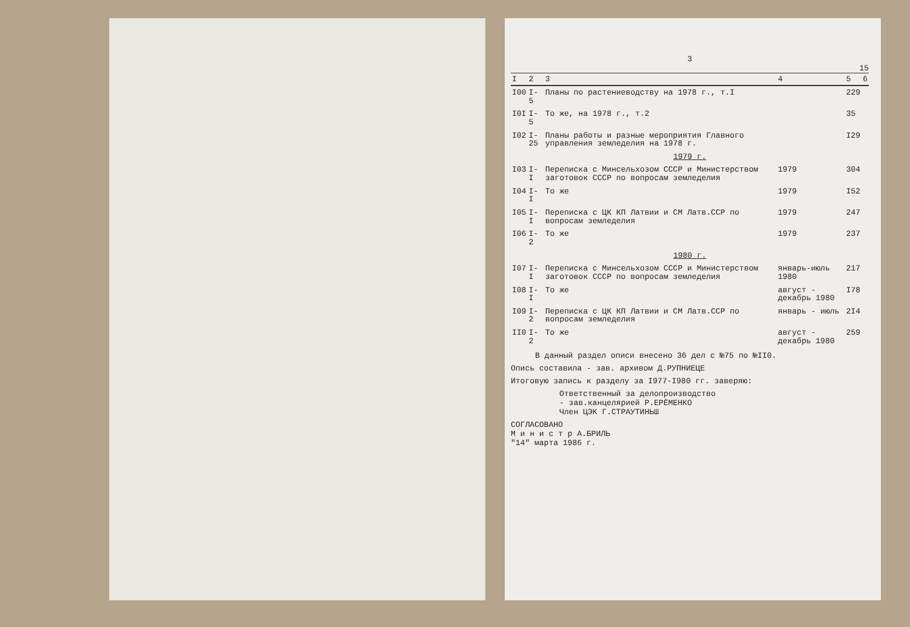3
15
| I | 2 | 3 | 4 | 5 | 6 |
| --- | --- | --- | --- | --- | --- |
| I00 | I-5 | Планы по растениеводству на 1978 г., т.I | | 229 | |
| I0I | I-5 | То же, на 1978 г., т.2 | | 35 | |
| I02 | I-25 | Планы работы и разные мероприятия Главного управления земледелия на 1978 г. | | I29 | |
| 1979 г. | | | | | |
| I03 | I-I | Переписка с Минсельхозом СССР и Министерством заготовок СССР по вопросам земледелия | 1979 | 304 | |
| I04 | I-I | То же | 1979 | I52 | |
| I05 | I-I | Переписка с ЦК КП Латвии и СМ Латв.ССР по вопросам земледелия | 1979 | 247 | |
| I06 | I-2 | То же | 1979 | 237 | |
| 1980 г. | | | | | |
| I07 | I-I | Переписка с Минсельхозом СССР и Министерством заготовок СССР по вопросам земледелия | январь-июль 1980 | 217 | |
| I08 | I-I | То же | август - декабрь 1980 | I78 | |
| I09 | I-2 | Переписка с ЦК КП Латвии и СМ Латв.ССР по вопросам земледелия | январь - июль | 2I4 | |
| II0 | I-2 | То же | август - декабрь 1980 | 259 | |
В данный раздел описи внесено 36 дел с №75 по №II0.
Опись составила - зав. архивом Д.РУПНИЕЦЕ
Итоговую запись к разделу за I977-I980 гг. заверяю:
Ответственный за делопроизводство
- зав.канцелярией Р.ЕРЁМЕНКО
Член ЦЭК Г.СТРАУТИНЬШ
СОГЛАСОВАНО
М и н и с т р А.БРИЛЬ
"14" марта 1986 г.